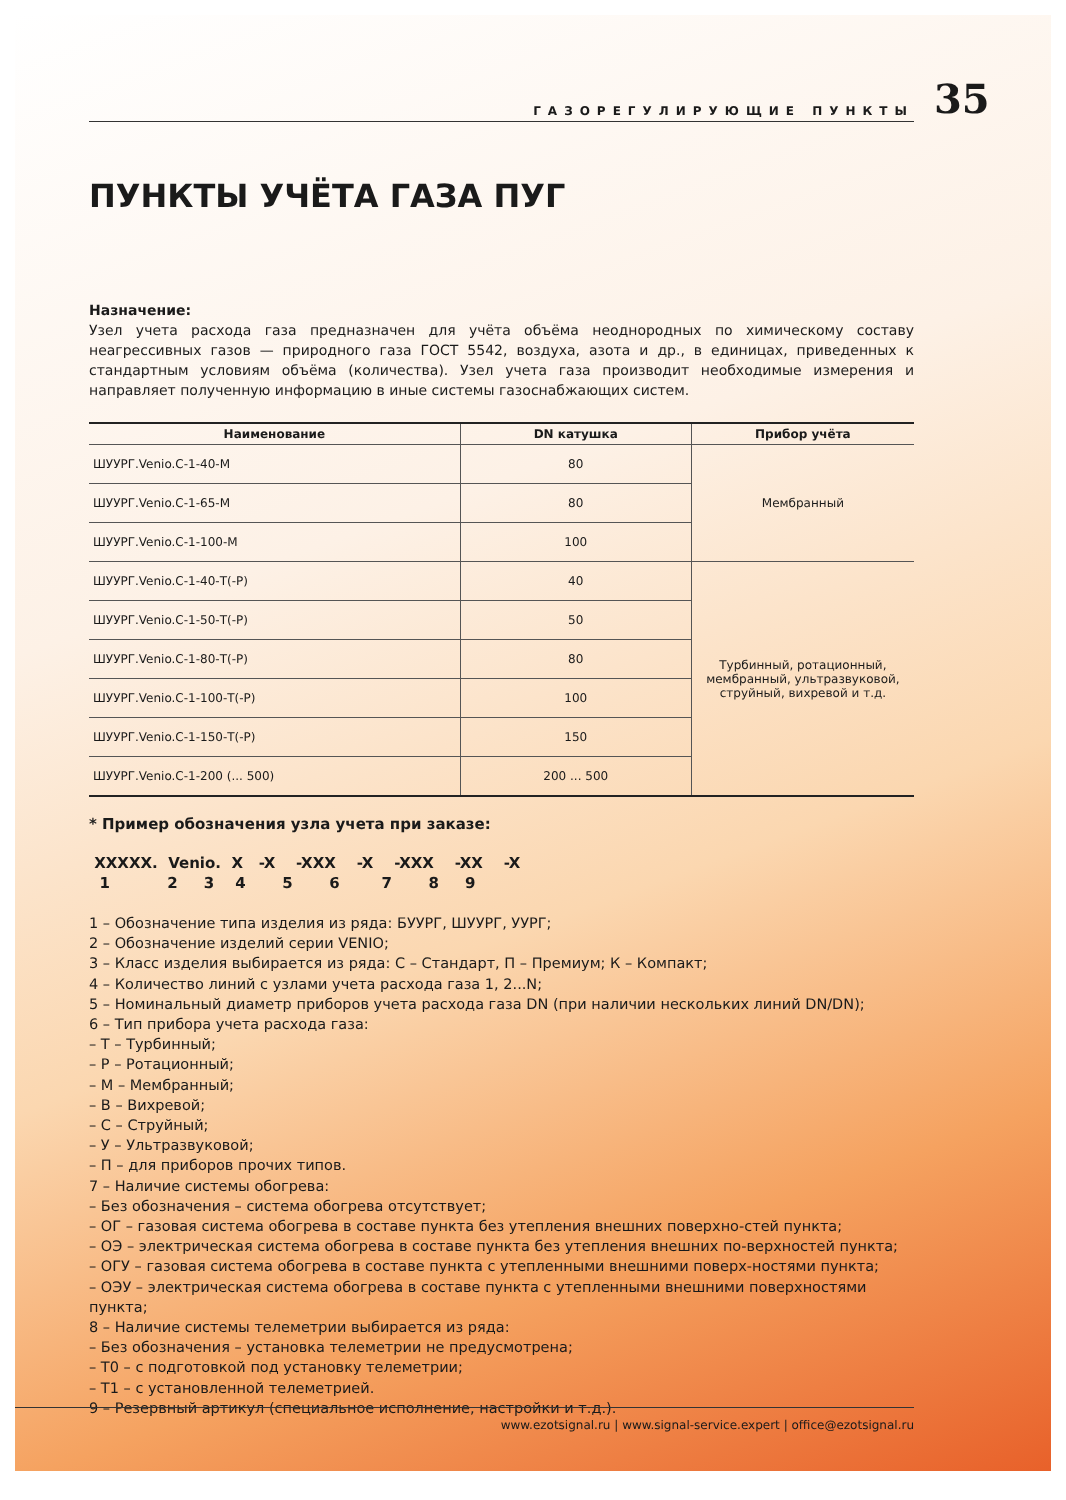ГАЗОРЕГУЛИРУЮЩИЕ ПУНКТЫ
35
ПУНКТЫ УЧЁТА ГАЗА ПУГ
Назначение:
Узел учета расхода газа предназначен для учёта объёма неоднородных по химическому составу неагрессивных газов — природного газа ГОСТ 5542, воздуха, азота и др., в единицах, приведенных к стандартным условиям объёма (количества). Узел учета газа производит необходимые измерения и направляет полученную информацию в иные системы газоснабжающих систем.
| Наименование | DN катушка | Прибор учёта |
| --- | --- | --- |
| ШУУРГ.Venio.С-1-40-М | 80 | Мембранный |
| ШУУРГ.Venio.С-1-65-М | 80 | |
| ШУУРГ.Venio.С-1-100-М | 100 | |
| ШУУРГ.Venio.С-1-40-Т(-Р) | 40 | Турбинный, ротационный, мембранный, ультразвуковой, струйный, вихревой и т.д. |
| ШУУРГ.Venio.С-1-50-Т(-Р) | 50 | |
| ШУУРГ.Venio.С-1-80-Т(-Р) | 80 | |
| ШУУРГ.Venio.С-1-100-Т(-Р) | 100 | |
| ШУУРГ.Venio.С-1-150-Т(-Р) | 150 | |
| ШУУРГ.Venio.С-1-200 (... 500) | 200 ... 500 | |
* Пример обозначения узла учета при заказе:
XXXXX. Venio. X -X -XXX -X -XXX -XX -X
1 2 3 4 5 6 7 8 9
1 – Обозначение типа изделия из ряда: БУУРГ, ШУУРГ, УУРГ;
2 – Обозначение изделий серии VENIO;
3 – Класс изделия выбирается из ряда: С – Стандарт, П – Премиум; К – Компакт;
4 – Количество линий с узлами учета расхода газа 1, 2...N;
5 – Номинальный диаметр приборов учета расхода газа DN (при наличии нескольких линий DN/DN);
6 – Тип прибора учета расхода газа:
– Т – Турбинный;
– Р – Ротационный;
– М – Мембранный;
– В – Вихревой;
– С – Струйный;
– У – Ультразвуковой;
– П – для приборов прочих типов.
7 – Наличие системы обогрева:
– Без обозначения – система обогрева отсутствует;
– ОГ – газовая система обогрева в составе пункта без утепления внешних поверхно-стей пункта;
– ОЭ – электрическая система обогрева в составе пункта без утепления внешних по-верхностей пункта;
– ОГУ – газовая система обогрева в составе пункта с утепленными внешними поверх-ностями пункта;
– ОЭУ – электрическая система обогрева в составе пункта с утепленными внешними поверхностями пункта;
8 – Наличие системы телеметрии выбирается из ряда:
– Без обозначения – установка телеметрии не предусмотрена;
– Т0 – с подготовкой под установку телеметрии;
– Т1 – с установленной телеметрией.
9 – Резервный артикул (специальное исполнение, настройки и т.д.).
www.ezotsignal.ru | www.signal-service.expert | office@ezotsignal.ru